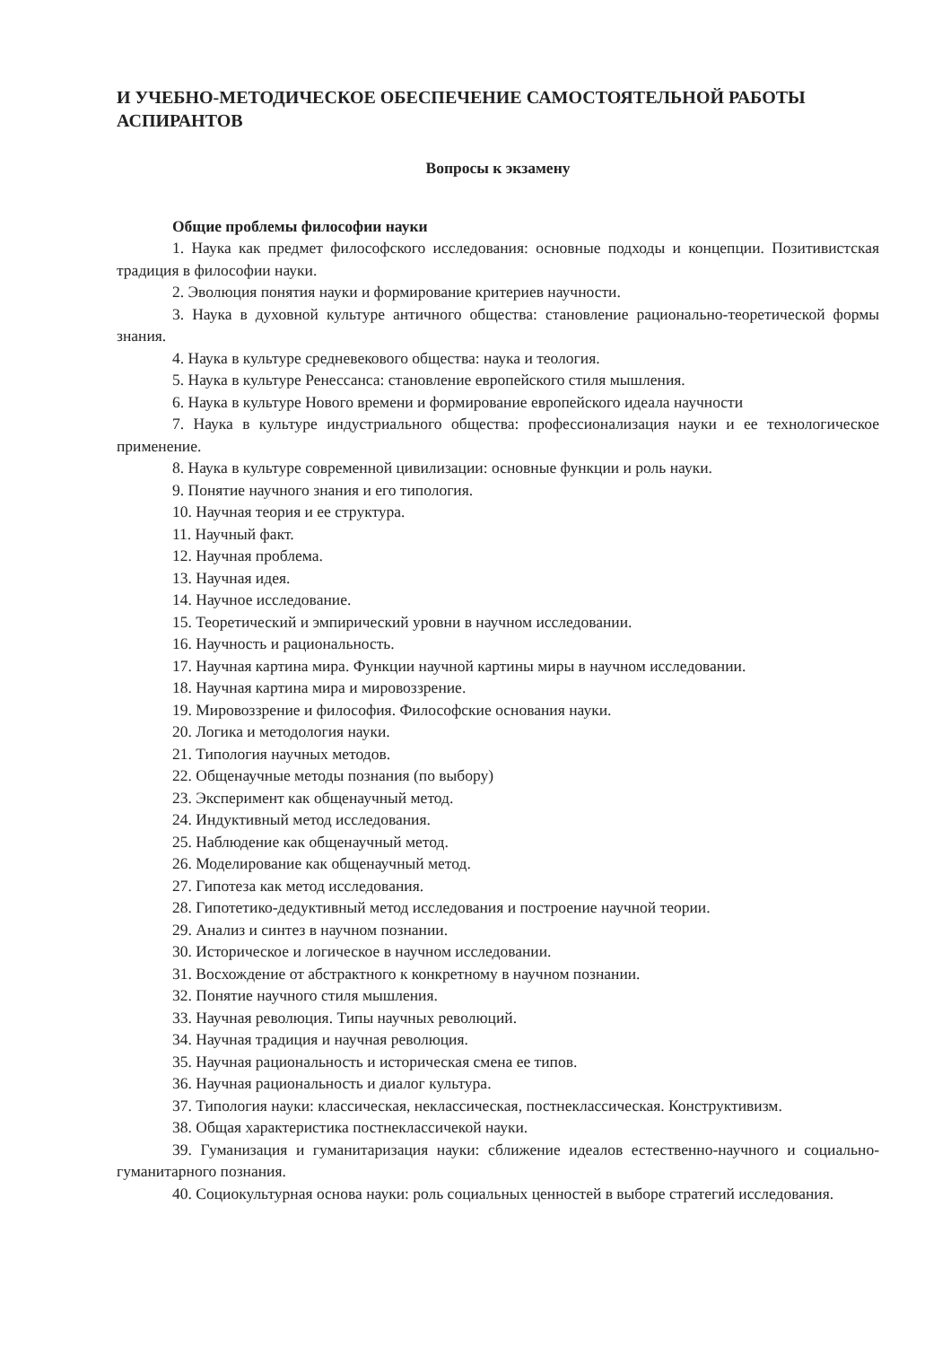И УЧЕБНО-МЕТОДИЧЕСКОЕ ОБЕСПЕЧЕНИЕ САМОСТОЯТЕЛЬНОЙ РАБОТЫ АСПИРАНТОВ
Вопросы к экзамену
Общие проблемы философии науки
1. Наука как предмет философского исследования: основные подходы и концепции. Позитивистская традиция в философии науки.
2. Эволюция понятия науки и формирование критериев научности.
3. Наука в духовной культуре античного общества: становление рационально-теоретической формы знания.
4. Наука в культуре средневекового общества: наука и теология.
5. Наука в культуре Ренессанса: становление европейского стиля мышления.
6. Наука в культуре Нового времени и формирование европейского идеала научности
7. Наука в культуре индустриального общества: профессионализация науки и ее технологическое применение.
8. Наука в культуре современной цивилизации: основные функции и роль науки.
9. Понятие научного знания и его типология.
10. Научная теория и ее структура.
11. Научный факт.
12. Научная проблема.
13. Научная идея.
14. Научное исследование.
15. Теоретический и эмпирический уровни в научном исследовании.
16. Научность и рациональность.
17. Научная картина мира. Функции научной картины миры в научном исследовании.
18. Научная картина мира и мировоззрение.
19. Мировоззрение и философия. Философские основания науки.
20. Логика и методология науки.
21. Типология научных методов.
22. Общенаучные методы познания (по выбору)
23. Эксперимент как общенаучный метод.
24. Индуктивный метод исследования.
25. Наблюдение как общенаучный метод.
26. Моделирование как общенаучный метод.
27. Гипотеза как метод исследования.
28. Гипотетико-дедуктивный метод исследования и построение научной теории.
29. Анализ и синтез в научном познании.
30. Историческое и логическое в научном исследовании.
31. Восхождение от абстрактного к конкретному в научном познании.
32. Понятие научного стиля мышления.
33. Научная революция. Типы научных революций.
34. Научная традиция и научная революция.
35. Научная рациональность и историческая смена ее типов.
36. Научная рациональность и диалог культура.
37. Типология науки: классическая, неклассическая, постнеклассическая. Конструктивизм.
38. Общая характеристика постнеклассичекой науки.
39. Гуманизация и гуманитаризация науки: сближение идеалов естественно-научного и социально-гуманитарного познания.
40. Социокультурная основа науки: роль социальных ценностей в выборе стратегий исследования.